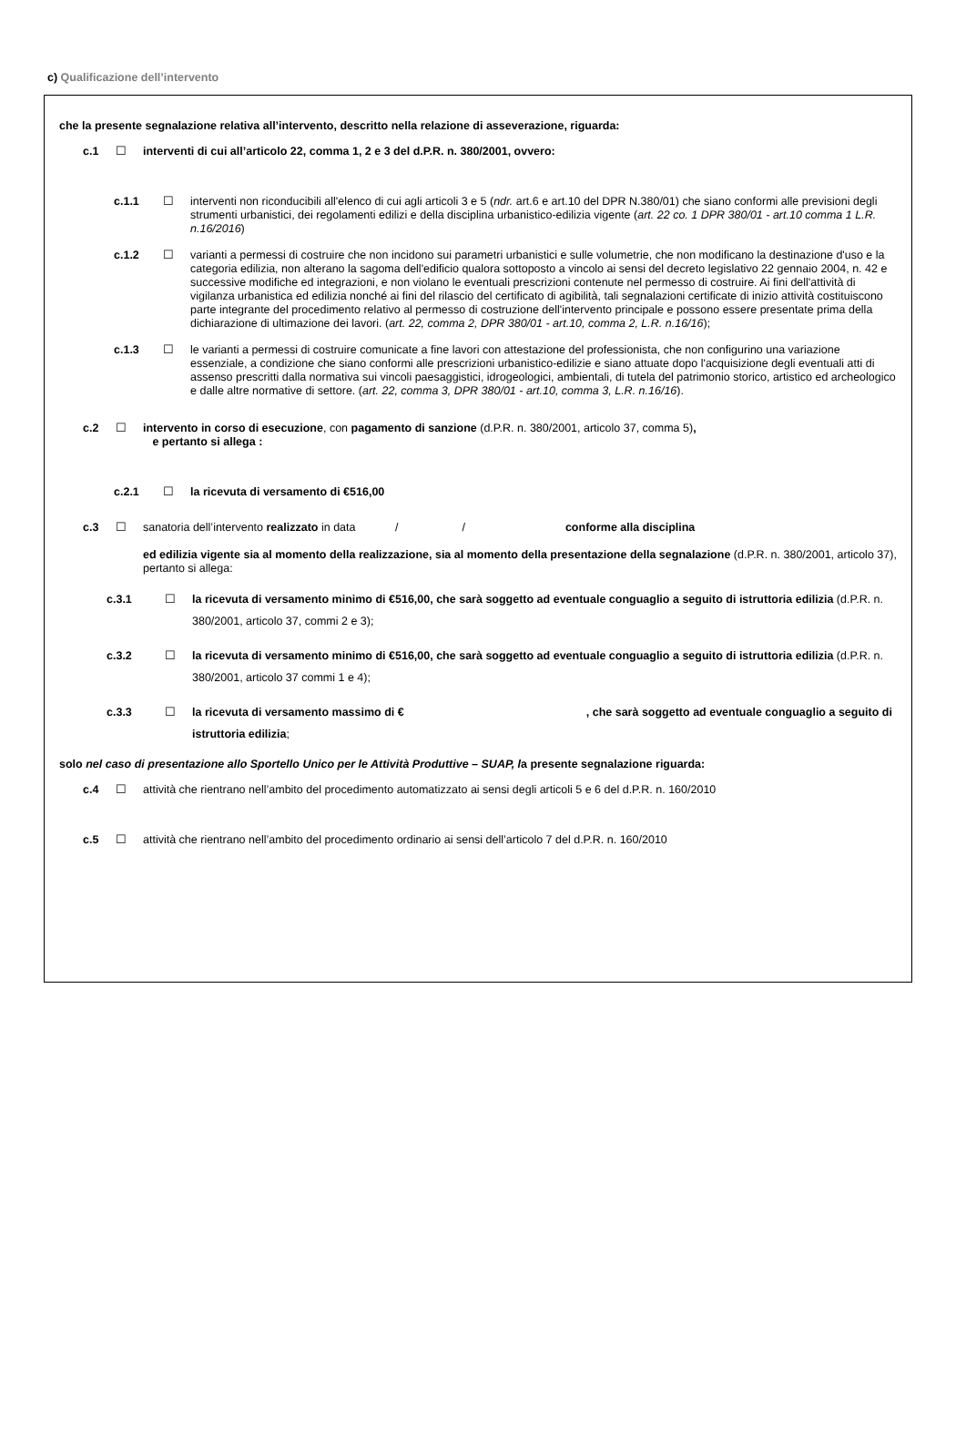c) Qualificazione dell’intervento
che la presente segnalazione relativa all’intervento, descritto nella relazione di asseverazione, riguarda:
c.1 ☐ interventi di cui all’articolo 22, comma 1, 2 e 3 del d.P.R. n. 380/2001, ovvero:
c.1.1 ☐ interventi non riconducibili all'elenco di cui agli articoli 3 e 5 (ndr. art.6 e art.10 del DPR N.380/01) che siano conformi alle previsioni degli strumenti urbanistici, dei regolamenti edilizi e della disciplina urbanistico-edilizia vigente (art. 22 co. 1 DPR 380/01 - art.10 comma 1 L.R. n.16/2016)
c.1.2 ☐ varianti a permessi di costruire che non incidono sui parametri urbanistici e sulle volumetrie, che non modificano la destinazione d'uso e la categoria edilizia, non alterano la sagoma dell'edificio qualora sottoposto a vincolo ai sensi del decreto legislativo 22 gennaio 2004, n. 42 e successive modifiche ed integrazioni, e non violano le eventuali prescrizioni contenute nel permesso di costruire. Ai fini dell'attività di vigilanza urbanistica ed edilizia nonché ai fini del rilascio del certificato di agibilità, tali segnalazioni certificate di inizio attività costituiscono parte integrante del procedimento relativo al permesso di costruzione dell'intervento principale e possono essere presentate prima della dichiarazione di ultimazione dei lavori. (art. 22, comma 2, DPR 380/01 - art.10, comma 2, L.R. n.16/16);
c.1.3 ☐ le varianti a permessi di costruire comunicate a fine lavori con attestazione del professionista, che non configurino una variazione essenziale, a condizione che siano conformi alle prescrizioni urbanistico-edilizie e siano attuate dopo l'acquisizione degli eventuali atti di assenso prescritti dalla normativa sui vincoli paesaggistici, idrogeologici, ambientali, di tutela del patrimonio storico, artistico ed archeologico e dalle altre normative di settore. (art. 22, comma 3, DPR 380/01 - art.10, comma 3, L.R. n.16/16).
c.2 ☐ intervento in corso di esecuzione, con pagamento di sanzione (d.P.R. n. 380/2001, articolo 37, comma 5),
e pertanto si allega :
c.2.1 ☐ la ricevuta di versamento di €516,00
c.3 ☐ sanatoria dell’intervento realizzato in data / / conforme alla disciplina
ed edilizia vigente sia al momento della realizzazione, sia al momento della presentazione della segnalazione (d.P.R. n. 380/2001, articolo 37), pertanto si allega:
c.3.1 ☐ la ricevuta di versamento minimo di €516,00, che sarà soggetto ad eventuale conguaglio a seguito di istruttoria edilizia (d.P.R. n. 380/2001, articolo 37, commi 2 e 3);
c.3.2 ☐ la ricevuta di versamento minimo di €516,00, che sarà soggetto ad eventuale conguaglio a seguito di istruttoria edilizia (d.P.R. n. 380/2001, articolo 37 commi 1 e 4);
c.3.3 ☐ la ricevuta di versamento massimo di €, che sarà soggetto ad eventuale conguaglio a seguito di istruttoria edilizia;
solo nel caso di presentazione allo Sportello Unico per le Attività Produttive – SUAP, la presente segnalazione riguarda:
c.4 ☐ attività che rientrano nell’ambito del procedimento automatizzato ai sensi degli articoli 5 e 6 del d.P.R. n. 160/2010
c.5 ☐ attività che rientrano nell’ambito del procedimento ordinario ai sensi dell’articolo 7 del d.P.R. n. 160/2010